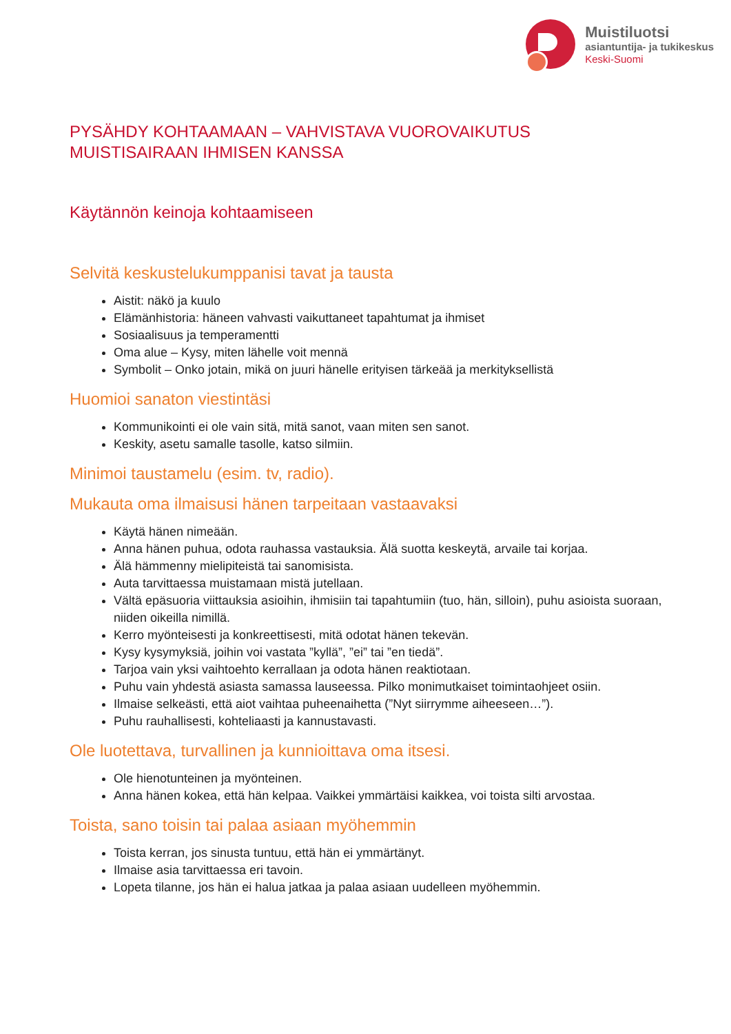Muistiluotsi
asiantuntija- ja tukikeskus
Keski-Suomi
PYSÄHDY KOHTAAMAAN – VAHVISTAVA VUOROVAIKUTUS MUISTISAIRAAN IHMISEN KANSSA
Käytännön keinoja kohtaamiseen
Selvitä keskustelukumppanisi tavat ja tausta
Aistit: näkö ja kuulo
Elämänhistoria: häneen vahvasti vaikuttaneet tapahtumat ja ihmiset
Sosiaalisuus ja temperamentti
Oma alue – Kysy, miten lähelle voit mennä
Symbolit – Onko jotain, mikä on juuri hänelle erityisen tärkeää ja merkityksellistä
Huomioi sanaton viestintäsi
Kommunikointi ei ole vain sitä, mitä sanot, vaan miten sen sanot.
Keskity, asetu samalle tasolle, katso silmiin.
Minimoi taustamelu (esim. tv, radio).
Mukauta oma ilmaisusi hänen tarpeitaan vastaavaksi
Käytä hänen nimeään.
Anna hänen puhua, odota rauhassa vastauksia. Älä suotta keskeytä, arvaile tai korjaa.
Älä hämmenny mielipiteistä tai sanomisista.
Auta tarvittaessa muistamaan mistä jutellaan.
Vältä epäsuoria viittauksia asioihin, ihmisiin tai tapahtumiin (tuo, hän, silloin), puhu asioista suoraan, niiden oikeilla nimillä.
Kerro myönteisesti ja konkreettisesti, mitä odotat hänen tekevän.
Kysy kysymyksiä, joihin voi vastata ”kyllä”, ”ei” tai ”en tiedä”.
Tarjoa vain yksi vaihtoehto kerrallaan ja odota hänen reaktiotaan.
Puhu vain yhdestä asiasta samassa lauseessa. Pilko monimutkaiset toimintaohjeet osiin.
Ilmaise selkeästi, että aiot vaihtaa puheenaihetta (”Nyt siirrymme aiheeseen…”).
Puhu rauhallisesti, kohteliaasti ja kannustavasti.
Ole luotettava, turvallinen ja kunnioittava oma itsesi.
Ole hienotunteinen ja myönteinen.
Anna hänen kokea, että hän kelpaa. Vaikkei ymmärtäisi kaikkea, voi toista silti arvostaa.
Toista, sano toisin tai palaa asiaan myöhemmin
Toista kerran, jos sinusta tuntuu, että hän ei ymmärtänyt.
Ilmaise asia tarvittaessa eri tavoin.
Lopeta tilanne, jos hän ei halua jatkaa ja palaa asiaan uudelleen myöhemmin.